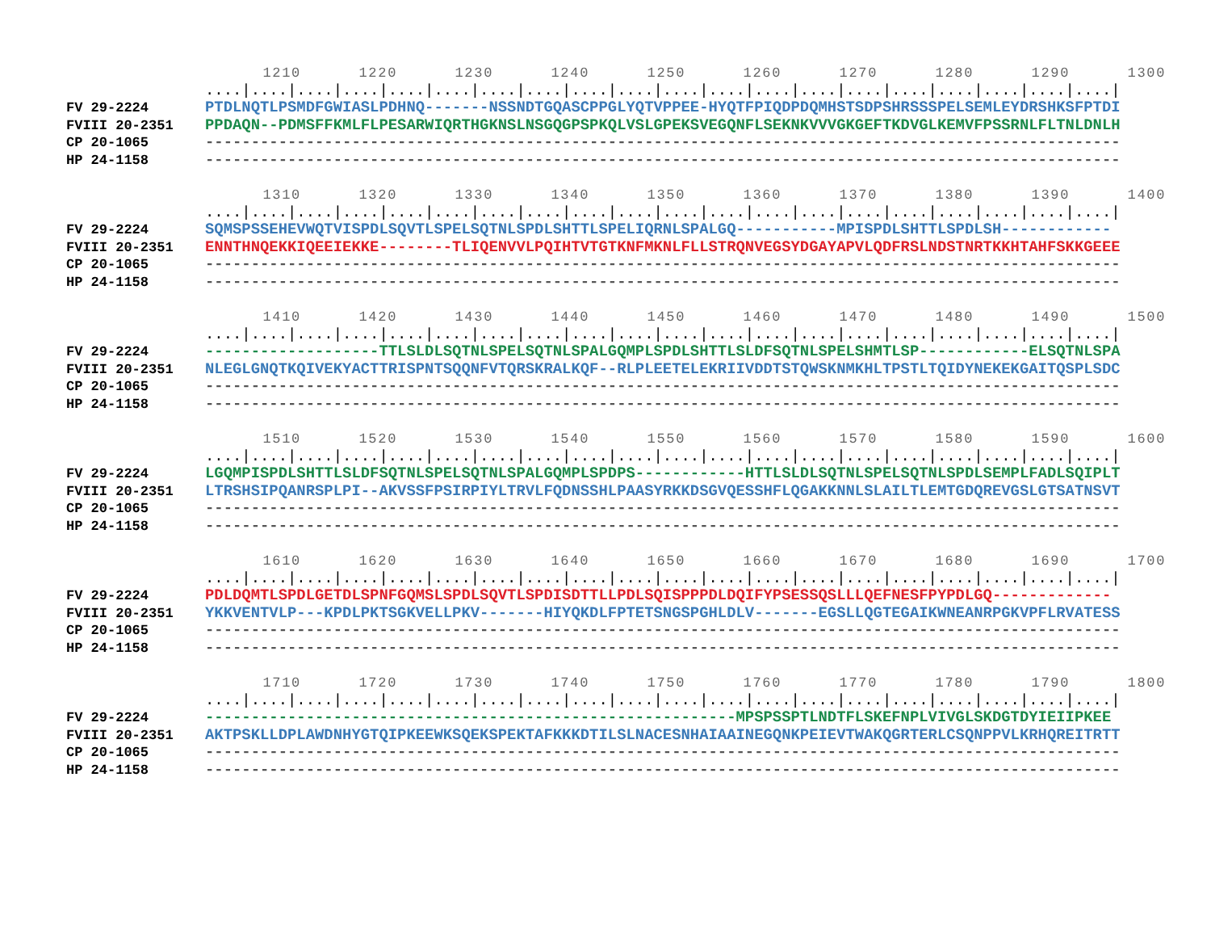1210 1220 1230 1240 1250 1260 1270 1280 1290 1300
....|....|....|....|....|....|....|....|....|....|....|....|....|....|....|....|....|....|....|....|
FV 29-2224 PTDLNQTLPSMDFGWIASLPDHNQ-------NSSNDTGQASCPPGLYQTVPPEE-HYQTFPIQDPDQMHSTSDPSHRSSSPELSEMLEYDRSHKSFPTDI
FVIII 20-2351 PPDAQN--PDMSFFKMLFLPESARWIQRTHGKNSLNSGQGPSPKQLVSLGPEKSVEGQNFLSEKNKVVVGKGEFTKDVGLKEMVFPSSRNLFLTNLDNLH
CP 20-1065 ----------------------------------------------------------------------------------------------------
HP 24-1158 ----------------------------------------------------------------------------------------------------
1310 1320 1330 1340 1350 1360 1370 1380 1390 1400
....|....|....|....|....|....|....|....|....|....|....|....|....|....|....|....|....|....|....|....|
FV 29-2224 SQMSPSSEHEVWQTVISPDLSQVTLSPELSQTNLSPDLSHTTLSPELIQRNLSPALGQ-----------MPISPDLSHTTLSPDLSH------------
FVIII 20-2351 ENNTHNQEKKIQEEIEKKE--------TLIQENVVLPQIHTVTGTKNFMKNLFLLSTRQNVEGSYDGAYAPVLQDFRSLNDSTNRTKKHTAHFSKKGEEE
CP 20-1065 ----------------------------------------------------------------------------------------------------
HP 24-1158 ----------------------------------------------------------------------------------------------------
1410 1420 1430 1440 1450 1460 1470 1480 1490 1500
....|....|....|....|....|....|....|....|....|....|....|....|....|....|....|....|....|....|....|....|
FV 29-2224 -------------------TTLSLDLSQTNLSPELSQTNLSPALGQMPLSPDLSHTTLSLDFSQTNLSPELSHMTLSP------------ELSQTNLSPA
FVIII 20-2351 NLEGLGNQTKQIVEKYACTTRISPNTSQQNFVTQRSKRALKQF--RLPLEETELEKRIIVDDTSTQWSKNMKHLTPSTLTQIDYNEKEKGAITQSPLSDC
CP 20-1065 ----------------------------------------------------------------------------------------------------
HP 24-1158 ----------------------------------------------------------------------------------------------------
1510 1520 1530 1540 1550 1560 1570 1580 1590 1600
....|....|....|....|....|....|....|....|....|....|....|....|....|....|....|....|....|....|....|....|
FV 29-2224 LGQMPISPDLSHTTLSLDFSQTNLSPELSQTNLSPALGQMPLSPDPS------------HTTLSLDLSQTNLSPELSQTNLSPDLSEMPLFADLSQIPLT
FVIII 20-2351 LTRSHSIPQANRSPLPI--AKVSSFPSIRPIYLTRVLFQDNSSHLPAASYRKKDSGVQESSHFLQGAKKNNLSLAILTLEMTGDQREVGSLGTSATNSVT
CP 20-1065 ----------------------------------------------------------------------------------------------------
HP 24-1158 ----------------------------------------------------------------------------------------------------
1610 1620 1630 1640 1650 1660 1670 1680 1690 1700
....|....|....|....|....|....|....|....|....|....|....|....|....|....|....|....|....|....|....|....|
FV 29-2224 PDLDQMTLSPDLGETDLSPNFGQMSLSPDLSQVTLSPDISDTTLLPDLSQISPPPDLDQIFYPSESSQSLLLQEFNESFPYPDLGQ-------------
FVIII 20-2351 YKKVENTVLP---KPDLPKTSGKVELLPKV-------HIYQKDLFPTETSNGSPGHLDLV-------EGSLLQGTEGAIKWNEANRPGKVPFLRVATESS
CP 20-1065 ----------------------------------------------------------------------------------------------------
HP 24-1158 ----------------------------------------------------------------------------------------------------
1710 1720 1730 1740 1750 1760 1770 1780 1790 1800
....|....|....|....|....|....|....|....|....|....|....|....|....|....|....|....|....|....|....|....|
FV 29-2224 ----------------------------------------------------------MPSPSSPTLNDTFLSKEFNPLVIVGLSKDGTDYIEIIPKEE
FVIII 20-2351 AKTPSKLLDPLAWDNHYGTQIPKEEWKSQEKSPEKTAFKKKDTILSLNACESNHAIAAINEGQNKPEIEVTWAKQGRTERLCSQNPPVLKRHQREITRTT
CP 20-1065 ----------------------------------------------------------------------------------------------------
HP 24-1158 ----------------------------------------------------------------------------------------------------